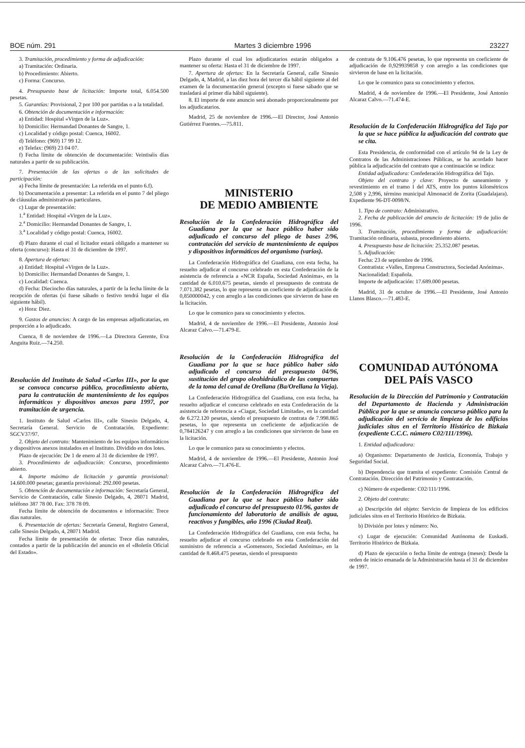BOE núm. 291 Martes 3 diciembre 1996 23227
3. Tramitación, procedimiento y forma de adjudicación:
a) Tramitación: Ordinaria.
b) Procedimiento: Abierto.
c) Forma: Concurso.
4. Presupuesto base de licitación: Importe total, 6.054.500 pesetas.
5. Garantías: Provisional, 2 por 100 por partidas o a la totalidad.
6. Obtención de documentación e información:
a) Entidad: Hospital «Virgen de la Luz».
b) Domicilio: Hermandad Donantes de Sangre, 1.
c) Localidad y código postal: Cuenca, 16002.
d) Teléfono: (969) 17 99 12.
e) Telefax: (969) 23 04 07.
f) Fecha límite de obtención de documentación: Veintiséis días naturales a partir de su publicación.
7. Presentación de las ofertas o de las solicitudes de participación:
a) Fecha límite de presentación: La referida en el punto 6.f).
b) Documentación a presentar: La referida en el punto 7 del pliego de cláusulas administrativas particulares.
c) Lugar de presentación:
1.<sup>a</sup> Entidad: Hospital «Virgen de la Luz».
2.<sup>a</sup> Domicilio: Hermandad Donantes de Sangre, 1.
3.<sup>a</sup> Localidad y código postal: Cuenca, 16002.
d) Plazo durante el cual el licitador estará obligado a mantener su oferta (concurso): Hasta el 31 de diciembre de 1997.
8. Apertura de ofertas:
a) Entidad: Hospital «Virgen de la Luz».
b) Domicilio: Hermandad Donantes de Sangre, 1.
c) Localidad: Cuenca.
d) Fecha: Dieciocho días naturales, a partir de la fecha límite de la recepción de ofertas (si fuese sábado o festivo tendrá lugar el día siguiente hábil).
e) Hora: Diez.
9. Gastos de anuncios: A cargo de las empresas adjudicatarias, en proporción a lo adjudicado.
Cuenca, 8 de noviembre de 1996.—La Directora Gerente, Eva Anguita Ruiz.—74.250.
Resolución del Instituto de Salud «Carlos III», por la que se convoca concurso público, procedimiento abierto, para la contratación de mantenimiento de los equipos informáticos y dispositivos anexos para 1997, por tramitación de urgencia.
1. Instituto de Salud «Carlos III», calle Sinesio Delgado, 4, Secretaría General. Servicio de Contratación. Expediente: SGCV37/97.
2. Objeto del contrato: Mantenimiento de los equipos informáticos y dispositivos anexos instalados en el Instituto. Dividido en dos lotes.
Plazo de ejecución: De 1 de enero al 31 de diciembre de 1997.
3. Procedimiento de adjudicación: Concurso, procedimiento abierto.
4. Importe máximo de licitación y garantía provisional: 14.600.000 pesetas; garantía provisional: 292.000 pesetas.
5. Obtención de documentación e información: Secretaría General, Servicio de Contratación, calle Sinesio Delgado, 4, 28071 Madrid, teléfono 387 78 00. Fax: 378 78 09.
Fecha límite de obtención de documentos e información: Trece días naturales.
6. Presentación de ofertas: Secretaría General, Registro General, calle Sinesio Delgado, 4, 28071 Madrid.
Fecha límite de presentación de ofertas: Trece días naturales, contados a partir de la publicación del anuncio en el «Boletín Oficial del Estado».
Plazo durante el cual los adjudicatarios estarán obligados a mantener su oferta: Hasta el 31 de diciembre de 1997.
7. Apertura de ofertas: En la Secretaría General, calle Sinesio Delgado, 4, Madrid, a las diez hora del tercer día hábil siguiente al del examen de la documentación general (excepto si fuese sábado que se trasladará al primer día hábil siguiente).
8. El importe de este anuncio será abonado proporcionalmente por los adjudicatarios.
Madrid, 25 de noviembre de 1996.—El Director, José Antonio Gutiérrez Fuentes.—75.811.
MINISTERIO
DE MEDIO AMBIENTE
Resolución de la Confederación Hidrográfica del Guadiana por la que se hace público haber sido adjudicado el concurso del pliego de bases 2/96, contratación del servicio de mantenimiento de equipos y dispositivos informáticos del organismo (varios).
La Confederación Hidrográfica del Guadiana, con esta fecha, ha resuelto adjudicar el concurso celebrado en esta Confederación de la asistencia de referencia a «NCR España, Sociedad Anónima», en la cantidad de 6.010.675 pesetas, siendo el presupuesto de contrata de 7.071.382 pesetas, lo que representa un coeficiente de adjudicación de 0,850000042, y con arreglo a las condiciones que sirvieron de base en la licitación.
Lo que le comunico para su conocimiento y efectos.
Madrid, 4 de noviembre de 1996.—El Presidente, Antonio José Alcaraz Calvo.—71.479-E.
Resolución de la Confederación Hidrográfica del Guadiana por la que se hace público haber sido adjudicado el concurso del presupuesto 04/96, sustitución del grupo oleohidráulico de las compuertas de la toma del canal de Orellana (Ba/Orellana la Vieja).
La Confederación Hidrográfica del Guadiana, con esta fecha, ha resuelto adjudicar el concurso celebrado en esta Confederación de la asistencia de referencia a «Ciagar, Sociedad Limitada», en la cantidad de 6.272.120 pesetas, siendo el presupuesto de contrata de 7.998.865 pesetas, lo que representa un coeficiente de adjudicación de 0,784126247 y con arreglo a las condiciones que sirvieron de base en la licitación.
Lo que le comunico para su conocimiento y efectos.
Madrid, 4 de noviembre de 1996.—El Presidente, Antonio José Alcaraz Calvo.—71.476-E.
Resolución de la Confederación Hidrográfica del Guadiana por la que se hace público haber sido adjudicado el concurso del presupuesto 01/96, gastos de funcionamiento del laboratorio de análisis de agua, reactivos y fungibles, año 1996 (Ciudad Real).
La Confederación Hidrográfica del Guadiana, con esta fecha, ha resuelto adjudicar el concurso celebrado en esta Confederación del suministro de referencia a «Gomensoro, Sociedad Anónima», en la cantidad de 8.468.475 pesetas, siendo el presupuesto
de contrata de 9.106.476 pesetas, lo que representa un coeficiente de adjudicación de 0,929939858 y con arreglo a las condiciones que sirvieron de base en la licitación.
Lo que le comunico para su conocimiento y efectos.
Madrid, 4 de noviembre de 1996.—El Presidente, José Antonio Alcaraz Calvo.—71.474-E.
Resolución de la Confederación Hidrográfica del Tajo por la que se hace pública la adjudicación del contrato que se cita.
Esta Presidencia, de conformidad con el artículo 94 de la Ley de Contratos de las Administraciones Públicas, se ha acordado hacer pública la adjudicación del contrato que a continuación se indica:
Entidad adjudicadora: Confederación Hidrográfica del Tajo.
Objeto del contrato y clave: Proyecto de saneamiento y revestimiento en el tramo I del ATS, entre los puntos kilométricos 2,508 y 2,996, término municipal Almonacid de Zorita (Guadalajara). Expediente 96-DT-0098/N.
1. Tipo de contrato: Administrativo.
2. Fecha de publicación del anuncio de licitación: 19 de julio de 1996.
3. Tramitación, procedimiento y forma de adjudicación: Tramitación ordinaria, subasta, procedimiento abierto.
4. Presupuesto base de licitación: 25.352.087 pesetas.
5. Adjudicación:
Fecha: 23 de septiembre de 1996.
Contratista: «Valles, Empresa Constructora, Sociedad Anónima».
Nacionalidad: Española.
Importe de adjudicación: 17.689.000 pesetas.
Madrid, 31 de octubre de 1996.—El Presidente, José Antonio Llanos Blasco.—71.483-E.
COMUNIDAD AUTÓNOMA
DEL PAÍS VASCO
Resolución de la Dirección del Patrimonio y Contratación del Departamento de Hacienda y Administración Pública por la que se anuncia concurso público para la adjudicación del servicio de limpieza de los edificios judiciales sitos en el Territorio Histórico de Bizkaia (expediente C.C.C. número C02/111/1996).
1. Entidad adjudicadora:
a) Organismo: Departamento de Justicia, Economía, Trabajo y Seguridad Social.
b) Dependencia que tramita el expediente: Comisión Central de Contratación. Dirección del Patrimonio y Contratación.
c) Número de expediente: C02/111/1996.
2. Objeto del contrato:
a) Descripción del objeto: Servicio de limpieza de los edificios judiciales sitos en el Territorio Histórico de Bizkaia.
b) División por lotes y número: No.
c) Lugar de ejecución: Comunidad Autónoma de Euskadi. Territorio Histórico de Bizkaia.
d) Plazo de ejecución o fecha límite de entrega (meses): Desde la orden de inicio emanada de la Administración hasta el 31 de diciembre de 1997.